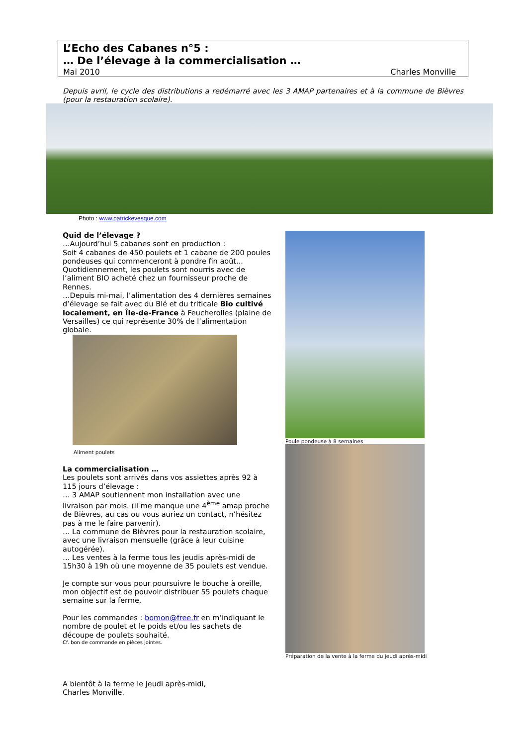L’Echo des Cabanes n°5 :
… De l’élevage à la commercialisation …
Mai 2010 Charles Monville
Depuis avril, le cycle des distributions a redémarré avec les 3 AMAP partenaires et à la commune de Bièvres (pour la restauration scolaire).
Photo : www.patrickevesque.com
Quid de l’élevage ?
…Aujourd’hui 5 cabanes sont en production :
Soit 4 cabanes de 450 poulets et 1 cabane de 200 poules pondeuses qui commenceront à pondre fin août...
Quotidiennement, les poulets sont nourris avec de l’aliment BIO acheté chez un fournisseur proche de Rennes.
…Depuis mi-mai, l’alimentation des 4 dernières semaines d’élevage se fait avec du Blé et du triticale Bio cultivé localement, en Île-de-France à Feucherolles (plaine de Versailles) ce qui représente 30% de l’alimentation globale.
Aliment poulets
La commercialisation …
Les poulets sont arrivés dans vos assiettes après 92 à 115 jours d’élevage :
… 3 AMAP soutiennent mon installation avec une livraison par mois. (il me manque une 4<sup>ème</sup> amap proche de Bièvres, au cas ou vous auriez un contact, n’hésitez pas à me le faire parvenir).
… La commune de Bièvres pour la restauration scolaire, avec une livraison mensuelle (grâce à leur cuisine autogérée).
… Les ventes à la ferme tous les jeudis après-midi de 15h30 à 19h où une moyenne de 35 poulets est vendue.
Je compte sur vous pour poursuivre le bouche à oreille, mon objectif est de pouvoir distribuer 55 poulets chaque semaine sur la ferme.
Pour les commandes : bomon@free.fr en m’indiquant le nombre de poulet et le poids et/ou les sachets de découpe de poulets souhaité.
Cf. bon de commande en pièces jointes.
A bientôt à la ferme le jeudi après-midi,
Charles Monville.
Poule pondeuse à 8 semaines
Préparation de la vente à la ferme du jeudi après-midi